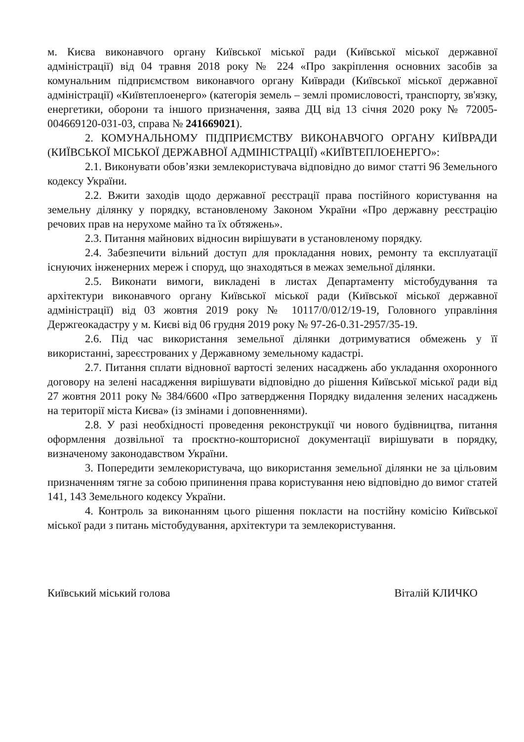м. Києва виконавчого органу Київської міської ради (Київської міської державної адміністрації) від 04 травня 2018 року № 224 «Про закріплення основних засобів за комунальним підприємством виконавчого органу Київради (Київської міської державної адміністрації) «Київтеплоенерго» (категорія земель – землі промисловості, транспорту, зв'язку, енергетики, оборони та іншого призначення, заява ДЦ від 13 січня 2020 року № 72005-004669120-031-03, справа № 241669021).
2. КОМУНАЛЬНОМУ ПІДПРИЄМСТВУ ВИКОНАВЧОГО ОРГАНУ КИЇВРАДИ (КИЇВСЬКОЇ МІСЬКОЇ ДЕРЖАВНОЇ АДМІНІСТРАЦІЇ) «КИЇВТЕПЛОЕНЕРГО»:
2.1. Виконувати обов’язки землекористувача відповідно до вимог статті 96 Земельного кодексу України.
2.2. Вжити заходів щодо державної реєстрації права постійного користування на земельну ділянку у порядку, встановленому Законом України «Про державну реєстрацію речових прав на нерухоме майно та їх обтяжень».
2.3. Питання майнових відносин вирішувати в установленому порядку.
2.4. Забезпечити вільний доступ для прокладання нових, ремонту та експлуатації існуючих інженерних мереж і споруд, що знаходяться в межах земельної ділянки.
2.5. Виконати вимоги, викладені в листах Департаменту містобудування та архітектури виконавчого органу Київської міської ради (Київської міської державної адміністрації) від 03 жовтня 2019 року № 10117/0/012/19-19, Головного управління Держгеокадастру у м. Києві від 06 грудня 2019 року № 97-26-0.31-2957/35-19.
2.6. Під час використання земельної ділянки дотримуватися обмежень у її використанні, зареєстрованих у Державному земельному кадастрі.
2.7. Питання сплати відновної вартості зелених насаджень або укладання охоронного договору на зелені насадження вирішувати відповідно до рішення Київської міської ради від 27 жовтня 2011 року № 384/6600 «Про затвердження Порядку видалення зелених насаджень на території міста Києва» (із змінами і доповненнями).
2.8. У разі необхідності проведення реконструкції чи нового будівництва, питання оформлення дозвільної та проєктно-кошторисної документації вирішувати в порядку, визначеному законодавством України.
3. Попередити землекористувача, що використання земельної ділянки не за цільовим призначенням тягне за собою припинення права користування нею відповідно до вимог статей 141, 143 Земельного кодексу України.
4. Контроль за виконанням цього рішення покласти на постійну комісію Київської міської ради з питань містобудування, архітектури та землекористування.
Київський міський голова Віталій КЛИЧКО